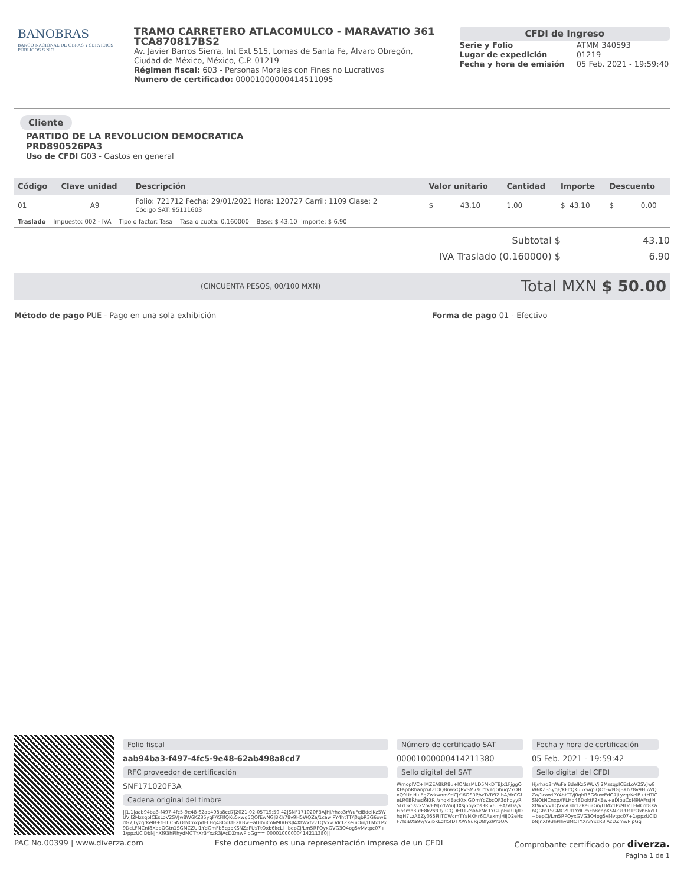BANOBRAS
BANCO NACIONAL DE OBRAS Y SERVICIOS PÚBLICOS S.N.C.
TRAMO CARRETERO ATLACOMULCO - MARAVATIO 361
TCA870817BS2
Av. Javier Barros Sierra, Int Ext 515, Lomas de Santa Fe, Álvaro Obregón, Ciudad de México, México, C.P. 01219
Régimen fiscal: 603 - Personas Morales con Fines no Lucrativos
Numero de certificado: 00001000000414511095
CFDI de Ingreso
| Serie y Folio | ATMM 340593 |
| Lugar de expedición | 01219 |
| Fecha y hora de emisión | 05 Feb. 2021 - 19:59:40 |
Cliente
PARTIDO DE LA REVOLUCION DEMOCRATICA
PRD890526PA3
Uso de CFDI G03 - Gastos en general
| Código | Clave unidad | Descripción | Valor unitario | Cantidad | Importe | Descuento |
| --- | --- | --- | --- | --- | --- | --- |
| 01 | A9 | Folio: 721712 Fecha: 29/01/2021 Hora: 120727 Carril: 1109 Clase: 2 Código SAT: 95111603 | $ 43.10 | 1.00 | $ 43.10 | $ 0.00 |
| Traslado Impuesto: 002 - IVA Tipo o factor: Tasa Tasa o cuota: 0.160000 Base: $ 43.10 Importe: $ 6.90 | | | | | | |
Subtotal $ 43.10
IVA Traslado (0.160000) $ 6.90
(CINCUENTA PESOS, 00/100 MXN) Total MXN $ 50.00
Método de pago PUE - Pago en una sola exhibición Forma de pago 01 - Efectivo
Folio fiscal
aab94ba3-f497-4fc5-9e48-62ab498a8cd7
RFC proveedor de certificación
SNF171020F3A
Cadena original del timbre
||1.1|aab94ba3-f497-4fc5-9e48-62ab498a8cd7|2021-02-05T19:59:42|SNF171020F3A|Hj/rhzo3rWuFeiBdelKz5WUVjl2MzsqpICEsLoV2SVJw8W6KZ35yqF/KFIfQKu5xwg5QOfEwNGJBKh78v9H5WQZa/1cawiPY4htTT/j0qbR3G6uwEdG7jLyzqrKelB+tHTiCSNOtNCnxp/fFLHq48DoktF2KBw+aDlbuCoM9lAFrsJl4XtWxfvvTQVxvOdr1ZKeuiOin/ITMx1Px9DcLFMCnf8XabQGtn1SGMCZUI1YdGmFb8cppKSNZzPUsTtOxb6kcLl+bepCj/Lm5RPQyxGVG3Q4og5vMvtpc07+1/ppzUCiDbNJnXf93hPlhydMCTYXr3YxzR3jAcDZmwPlpGg==|00001000000414211380||
Número de certificado SAT
00001000000414211380
Sello digital del SAT
WmoplVC+lMZEA8kR8u+lONssMLD5MkDTBJx1FjggQKFapbRhanpYAZIOQBnwxQRVSM7sCcfkYqGbuqVxOBxQ9UcJd+EgZwkwnm9dCjYI6GSRP/wTVR9ZibA/drCGfeLR0BRhad6KtRi/zhqkIBzcKtxiGQmYcZbcQF3dhdyyR5LrDx5sv2VpvEMJxdWiuJ0Xsj5oyxos3Rlx6u+A/VDa/kFinsmh3ufE8k2sfCf/RCQDE0+Zsa6kNd1YGUpFuRDjfDhqH7LzAEZy055PiiTOWcmTYsNXHr6OAexmJHijQ2eHcF7fsiBXa9v/V2ibKLdff5fDTX/W9uRjD8fyz9Y1OA==
Fecha y hora de certificación
05 Feb. 2021 - 19:59:42
Sello digital del CFDI
Hj/rhzo3rWuFeiBdelKz5WUVjl2MzsqpICEsLoV2SVJw8W6KZ35yqF/KFIfQKu5xwg5QOfEwNGJBKh78v9H5WQZa/1cawiPY4htTT/j0qbR3G6uwEdG7jLyzqrKelB+tHTiCSNOtNCnxp/fFLHq48DoktF2KBw+aDlbuCoM9lAFrsJl4XtWxfvvTQVxvOdr1ZKeuiOin/ITMx1Px9DcLFMCnf8XabQGtn1SGMCZUI1YdGmFb8cppKSNZzPUsTtOxb6kcLl+bepCj/Lm5RPQyxGVG3Q4og5vMvtpc07+1/ppzUCiDbNJnXf93hPlhydMCTYXr3YxzR3jAcDZmwPlpGg==
PAC No.00399 | www.diverza.com Este documento es una representación impresa de un CFDI Comprobante certificado por diverza.
Página 1 de 1